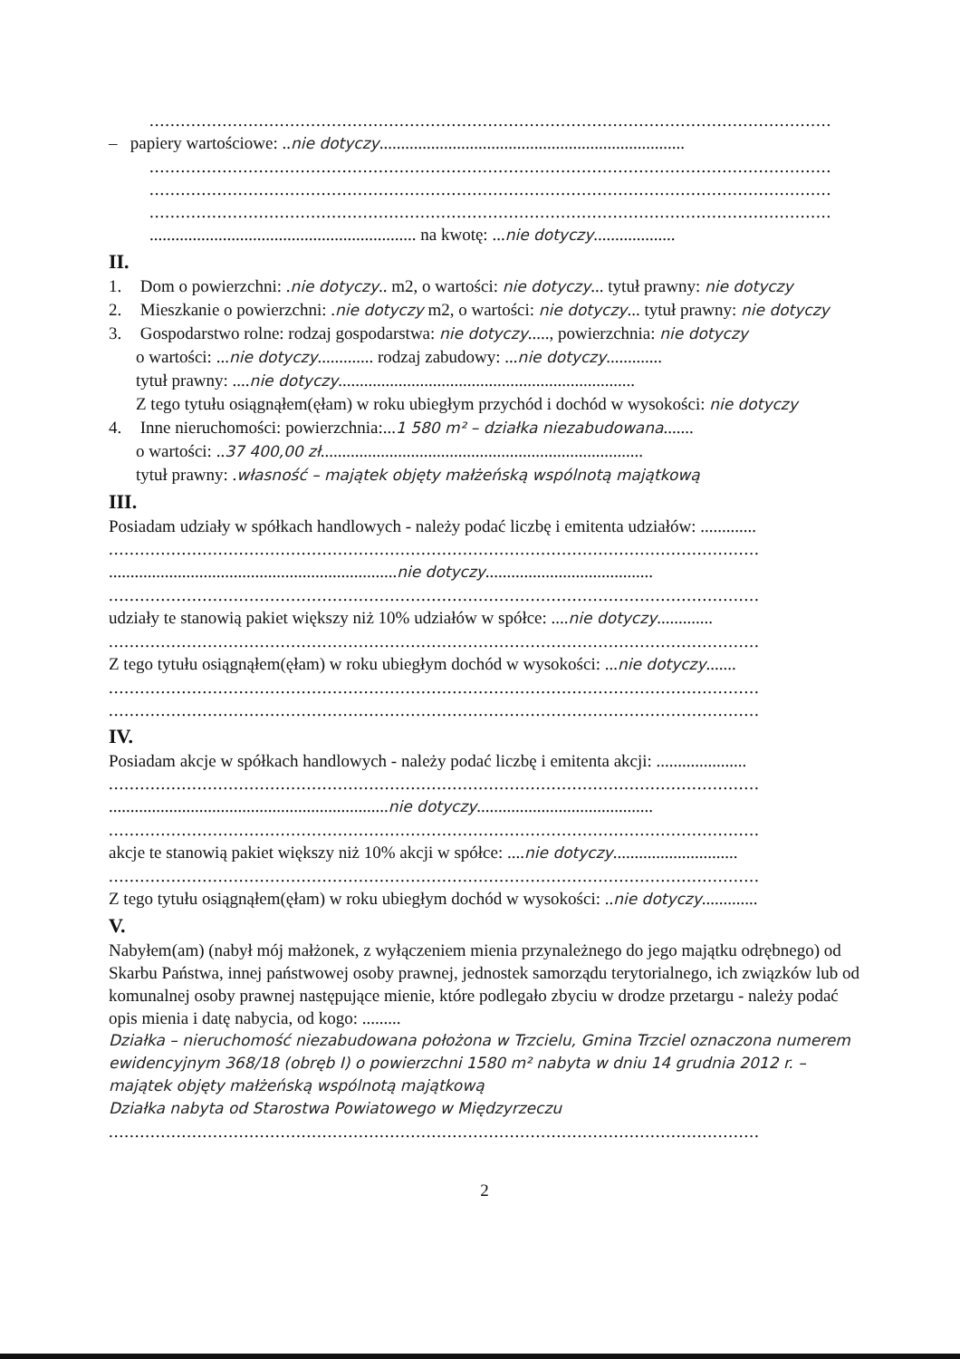...................................................................................................................................
– papiery wartościowe: ..nie dotyczy.......................................................................
...................................................................................................................................
...................................................................................................................................
...................................................................................................................................
.............................................................. na kwotę: ...nie dotyczy...................
II.
1. Dom o powierzchni: .nie dotyczy.. m2, o wartości: nie dotyczy... tytuł prawny: nie dotyczy
2. Mieszkanie o powierzchni: .nie dotyczy m2, o wartości: nie dotyczy... tytuł prawny: nie dotyczy
3. Gospodarstwo rolne: rodzaj gospodarstwa: nie dotyczy....., powierzchnia: nie dotyczy
o wartości: ...nie dotyczy............. rodzaj zabudowy: ...nie dotyczy.............
tytuł prawny: ....nie dotyczy.....................................................................
Z tego tytułu osiągnąłem(ęłam) w roku ubiegłym przychód i dochód w wysokości: nie dotyczy
4. Inne nieruchomości: powierzchnia:...1 580 m² – działka niezabudowana.......
o wartości: ..37 400,00 zł...........................................................................
tytuł prawny: .własność – majątek objęty małżeńską wspólnotą majątkową
III.
Posiadam udziały w spółkach handlowych - należy podać liczbę i emitenta udziałów: .............
.............................................................................................................................
...................................................................nie dotyczy.......................................
.............................................................................................................................
udziały te stanowią pakiet większy niż 10% udziałów w spółce: ....nie dotyczy.............
.............................................................................................................................
Z tego tytułu osiągnąłem(ęłam) w roku ubiegłym dochód w wysokości: ...nie dotyczy.......
.............................................................................................................................
.............................................................................................................................
IV.
Posiadam akcje w spółkach handlowych - należy podać liczbę i emitenta akcji: .....................
.............................................................................................................................
.................................................................nie dotyczy.........................................
.............................................................................................................................
akcje te stanowią pakiet większy niż 10% akcji w spółce: ....nie dotyczy.............................
.............................................................................................................................
Z tego tytułu osiągnąłem(ęłam) w roku ubiegłym dochód w wysokości: ..nie dotyczy.............
V.
Nabyłem(am) (nabył mój małżonek, z wyłączeniem mienia przynależnego do jego majątku odrębnego) od Skarbu Państwa, innej państwowej osoby prawnej, jednostek samorządu terytorialnego, ich związków lub od komunalnej osoby prawnej następujące mienie, które podlegało zbyciu w drodze przetargu - należy podać opis mienia i datę nabycia, od kogo: .........
Działka – nieruchomość niezabudowana położona w Trzcielu, Gmina Trzciel oznaczona numerem ewidencyjnym 368/18 (obręb I) o powierzchni 1580 m² nabyta w dniu 14 grudnia 2012 r. – majątek objęty małżeńską wspólnotą majątkową
Działka nabyta od Starostwa Powiatowego w Międzyrzeczu
.............................................................................................................................
2